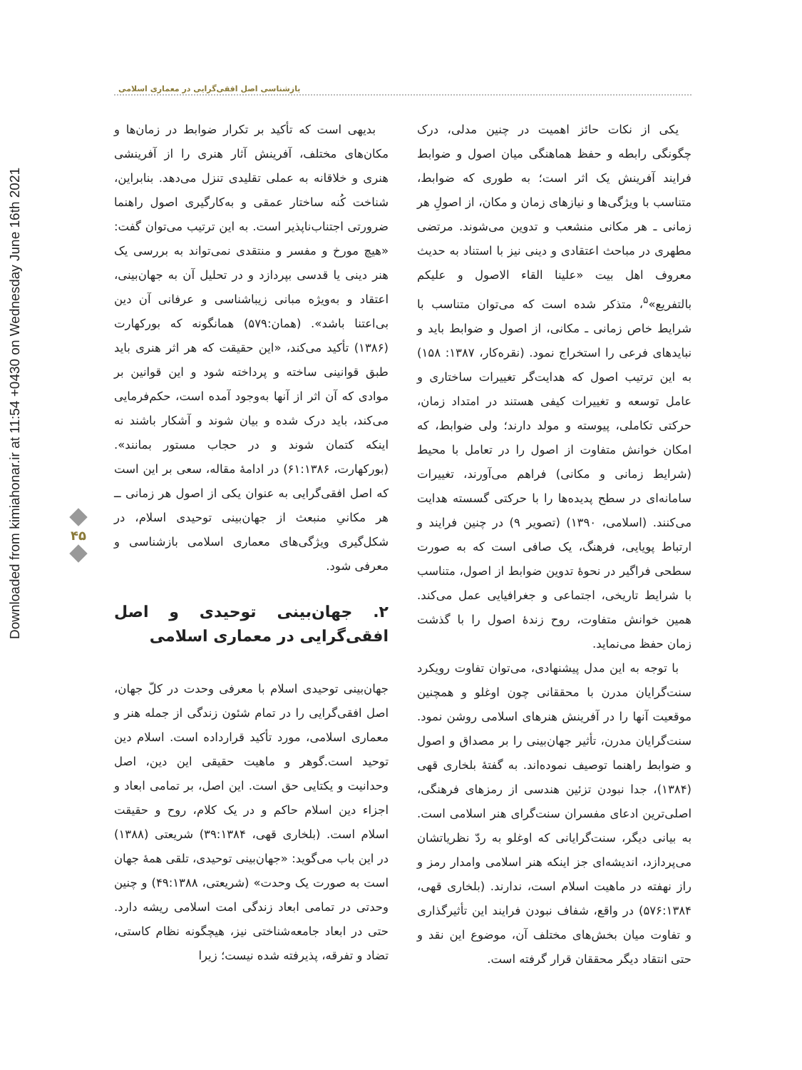Downloaded from kimiahonar.ir at 11:54 +0430 on Wednesday June 16th 2021
بازشناسی اصل افقی‌گرایی در معماری اسلامی
یکی از نکات حائز اهمیت در چنین مدلی، درک چگونگی رابطه و حفظ هماهنگی میان اصول و ضوابط فرایند آفرینش یک اثر است؛ به طوری که ضوابط، متناسب با ویژگی‌ها و نیازهای زمان و مکان، از اصولِ هر زمانی ـ هر مکانی منشعب و تدوین می‌شوند. مرتضی مطهری در مباحث اعتقادی و دینی نیز با استناد به حدیث معروف اهل بیت «علینا القاء الاصول و علیکم بالتفریع»<sup>۵</sup>، متذکر شده است که می‌توان متناسب با شرایط خاص زمانی ـ مکانی، از اصول و ضوابط باید و نبایدهای فرعی را استخراج نمود. (نقره‌کار، ۱۳۸۷: ۱۵۸) به این ترتیب اصول که هدایت‌گر تغییرات ساختاری و عامل توسعه و تغییرات کیفی هستند در امتداد زمان، حرکتی تکاملی، پیوسته و مولد دارند؛ ولی ضوابط، که امکان خوانش متفاوت از اصول را در تعامل با محیط (شرایط زمانی و مکانی) فراهم می‌آورند، تغییرات سامانه‌ای در سطح پدیده‌ها را با حرکتی گسسته هدایت می‌کنند. (اسلامی، ۱۳۹۰) (تصویر ۹) در چنین فرایند و ارتباط پویایی، فرهنگ، یک صافی است که به صورت سطحی فراگیر در نحوهٔ تدوین ضوابط از اصول، متناسب با شرایط تاریخی، اجتماعی و جغرافیایی عمل می‌کند. همین خوانش متفاوت، روح زندهٔ اصول را با گذشت زمان حفظ می‌نماید.
با توجه به این مدل پیشنهادی، می‌توان تفاوت رویکرد سنت‌گرایان مدرن با محققانی چون اوغلو و همچنین موقعیت آنها را در آفرینش هنرهای اسلامی روشن نمود. سنت‌گرایان مدرن، تأثیر جهان‌بینی را بر مصداق و اصول و ضوابط راهنما توصیف نموده‌اند. به گفتهٔ بلخاری قهی (۱۳۸۴)، جدا نبودن تزئین هندسی از رمزهای فرهنگی، اصلی‌ترین ادعای مفسران سنت‌گرای هنر اسلامی است. به بیانی دیگر، سنت‌گرایانی که اوغلو به ردّ نظریاتشان می‌پردازد، اندیشه‌ای جز اینکه هنر اسلامی وامدار رمز و راز نهفته در ماهیت اسلام است، ندارند. (بلخاری قهی، ۵۷۶:۱۳۸۴) در واقع، شفاف نبودن فرایند این تأثیرگذاری و تفاوت میان بخش‌های مختلف آن، موضوع این نقد و حتی انتقاد دیگر محققان قرار گرفته است.
بدیهی است که تأکید بر تکرار ضوابط در زمان‌ها و مکان‌های مختلف، آفرینش آثار هنری را از آفرینشی هنری و خلاقانه به عملی تقلیدی تنزل می‌دهد. بنابراین، شناخت کُنه ساختار عمقی و به‌کارگیری اصول راهنما ضرورتی اجتناب‌ناپذیر است. به این ترتیب می‌توان گفت: «هیچ مورخ و مفسر و منتقدی نمی‌تواند به بررسی یک هنر دینی یا قدسی بپردازد و در تحلیل آن به جهان‌بینی، اعتقاد و به‌ویژه مبانی زیباشناسی و عرفانی آن دین بی‌اعتنا باشد». (همان:۵۷۹) همانگونه که بورکهارت (۱۳۸۶) تأکید می‌کند، «این حقیقت که هر اثر هنری باید طبق قوانینی ساخته و پرداخته شود و این قوانین بر موادی که آن اثر از آنها به‌وجود آمده است، حکم‌فرمایی می‌کند، باید درک شده و بیان شوند و آشکار باشند نه اینکه کتمان شوند و در حجاب مستور بمانند». (بورکهارت، ۶۱:۱۳۸۶) در ادامهٔ مقاله، سعی بر این است که اصل افقی‌گرایی به عنوان یکی از اصول هر زمانی ــ هر مکانیِ منبعث از جهان‌بینی توحیدی اسلام، در شکل‌گیری ویژگی‌های معماری اسلامی بازشناسی و معرفی شود.
۲. جهان‌بینی توحیدی و اصل افقی‌گرایی در معماری اسلامی
جهان‌بینی توحیدی اسلام با معرفی وحدت در کلّ جهان، اصل افقی‌گرایی را در تمام شئون زندگی از جمله هنر و معماری اسلامی، مورد تأکید قرارداده است. اسلام دین توحید است.گوهر و ماهیت حقیقی این دین، اصل وحدانیت و یکتایی حق است. این اصل، بر تمامی ابعاد و اجزاء دین اسلام حاکم و در یک کلام، روح و حقیقت اسلام است. (بلخاری قهی، ۳۹:۱۳۸۴) شریعتی (۱۳۸۸) در این باب می‌گوید: «جهان‌بینی توحیدی، تلقی همهٔ جهان است به صورت یک وحدت» (شریعتی، ۴۹:۱۳۸۸) و چنین وحدتی در تمامی ابعاد زندگی امت اسلامی ریشه دارد. حتی در ابعاد جامعه‌شناختی نیز، هیچگونه نظام کاستی، تضاد و تفرقه، پذیرفته شده نیست؛ زیرا
۴۵